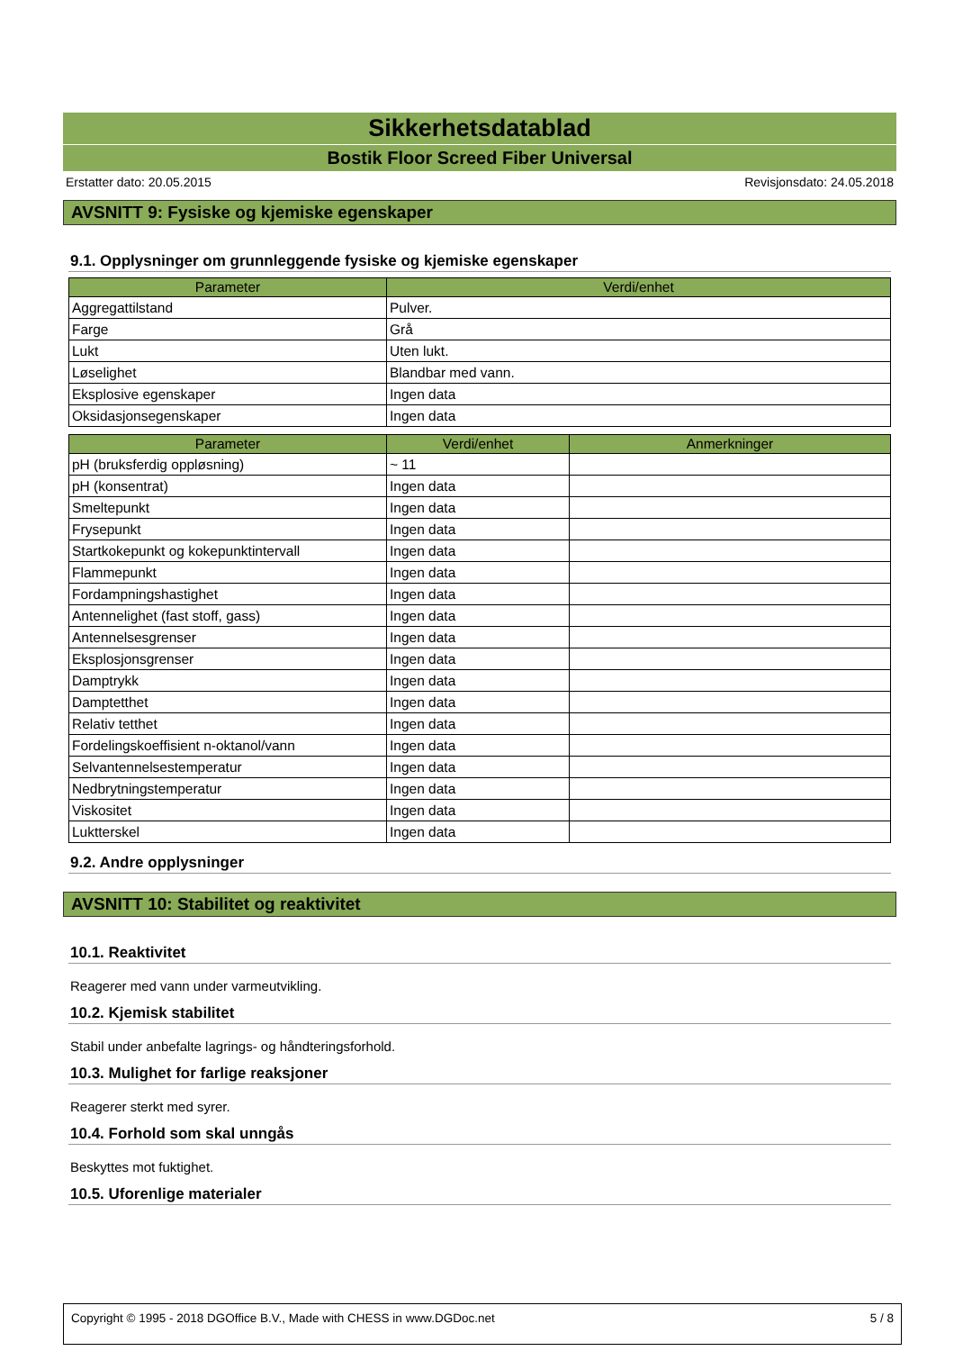Sikkerhetsdatablad
Bostik Floor Screed Fiber Universal
Erstatter dato: 20.05.2015 Revisjonsdato: 24.05.2018
AVSNITT 9: Fysiske og kjemiske egenskaper
9.1. Opplysninger om grunnleggende fysiske og kjemiske egenskaper
| Parameter | Verdi/enhet |
| --- | --- |
| Aggregattilstand | Pulver. |
| Farge | Grå |
| Lukt | Uten lukt. |
| Løselighet | Blandbar med vann. |
| Eksplosive egenskaper | Ingen data |
| Oksidasjonsegenskaper | Ingen data |
| Parameter | Verdi/enhet | Anmerkninger |
| --- | --- | --- |
| pH (bruksferdig oppløsning) | ~ 11 | |
| pH (konsentrat) | Ingen data | |
| Smeltepunkt | Ingen data | |
| Frysepunkt | Ingen data | |
| Startkokepunkt og kokepunktintervall | Ingen data | |
| Flammepunkt | Ingen data | |
| Fordampningshastighet | Ingen data | |
| Antennelighet (fast stoff, gass) | Ingen data | |
| Antennelsesgrenser | Ingen data | |
| Eksplosjonsgrenser | Ingen data | |
| Damptrykk | Ingen data | |
| Damptetthet | Ingen data | |
| Relativ tetthet | Ingen data | |
| Fordelingskoeffisient n-oktanol/vann | Ingen data | |
| Selvantennelsestemperatur | Ingen data | |
| Nedbrytningstemperatur | Ingen data | |
| Viskositet | Ingen data | |
| Luktterskel | Ingen data | |
9.2. Andre opplysninger
AVSNITT 10: Stabilitet og reaktivitet
10.1. Reaktivitet
Reagerer med vann under varmeutvikling.
10.2. Kjemisk stabilitet
Stabil under anbefalte lagrings- og håndteringsforhold.
10.3. Mulighet for farlige reaksjoner
Reagerer sterkt med syrer.
10.4. Forhold som skal unngås
Beskyttes mot fuktighet.
10.5. Uforenlige materialer
Copyright © 1995 - 2018 DGOffice B.V., Made with CHESS in www.DGDoc.net 5 / 8